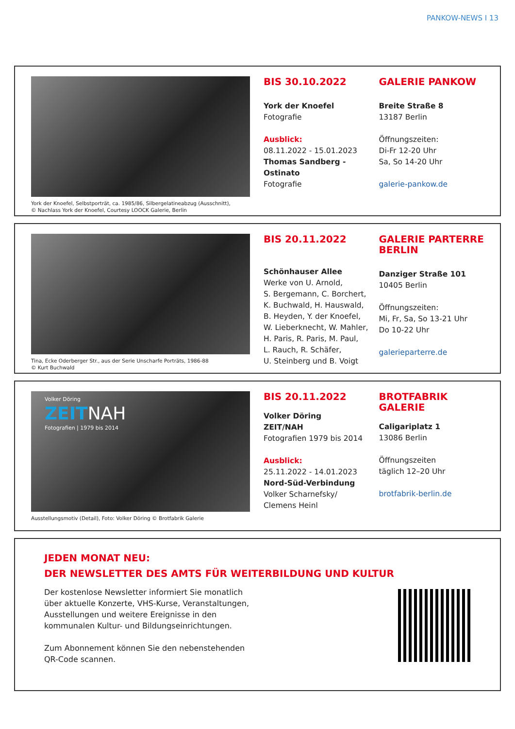PANKOW-NEWS I 13
York der Knoefel, Selbstporträt, ca. 1985/86, Silbergelatineabzug (Ausschnitt),
© Nachlass York der Knoefel, Courtesy LOOCK Galerie, Berlin
BIS 30.10.2022
York der Knoefel
Fotografie
Ausblick:
08.11.2022 - 15.01.2023
Thomas Sandberg - Ostinato
Fotografie
GALERIE PANKOW
Breite Straße 8
13187 Berlin
Öffnungszeiten:
Di-Fr 12-20 Uhr
Sa, So 14-20 Uhr
galerie-pankow.de
Tina, Ecke Oderberger Str., aus der Serie Unscharfe Porträts, 1986-88
© Kurt Buchwald
BIS 20.11.2022
Schönhauser Allee
Werke von U. Arnold,
S. Bergemann, C. Borchert,
K. Buchwald, H. Hauswald,
B. Heyden, Y. der Knoefel,
W. Lieberknecht, W. Mahler,
H. Paris, R. Paris, M. Paul,
L. Rauch, R. Schäfer,
U. Steinberg und B. Voigt
GALERIE PARTERRE BERLIN
Danziger Straße 101
10405 Berlin
Öffnungszeiten:
Mi, Fr, Sa, So 13-21 Uhr
Do 10-22 Uhr
galerieparterre.de
Volker Döring
ZEITNAH
Fotografien | 1979 bis 2014
Ausstellungsmotiv (Detail), Foto: Volker Döring © Brotfabrik Galerie
BIS 20.11.2022
Volker Döring
ZEIT/NAH
Fotografien 1979 bis 2014
Ausblick:
25.11.2022 - 14.01.2023
Nord-Süd-Verbindung
Volker Scharnefsky/
Clemens Heinl
BROTFABRIK GALERIE
Caligariplatz 1
13086 Berlin
Öffnungszeiten
täglich 12–20 Uhr
brotfabrik-berlin.de
JEDEN MONAT NEU:
DER NEWSLETTER DES AMTS FÜR WEITERBILDUNG UND KULTUR
Der kostenlose Newsletter informiert Sie monatlich über aktuelle Konzerte, VHS-Kurse, Veranstaltungen, Ausstellungen und weitere Ereignisse in den kommunalen Kultur- und Bildungseinrichtungen.
Zum Abonnement können Sie den nebenstehenden QR-Code scannen.